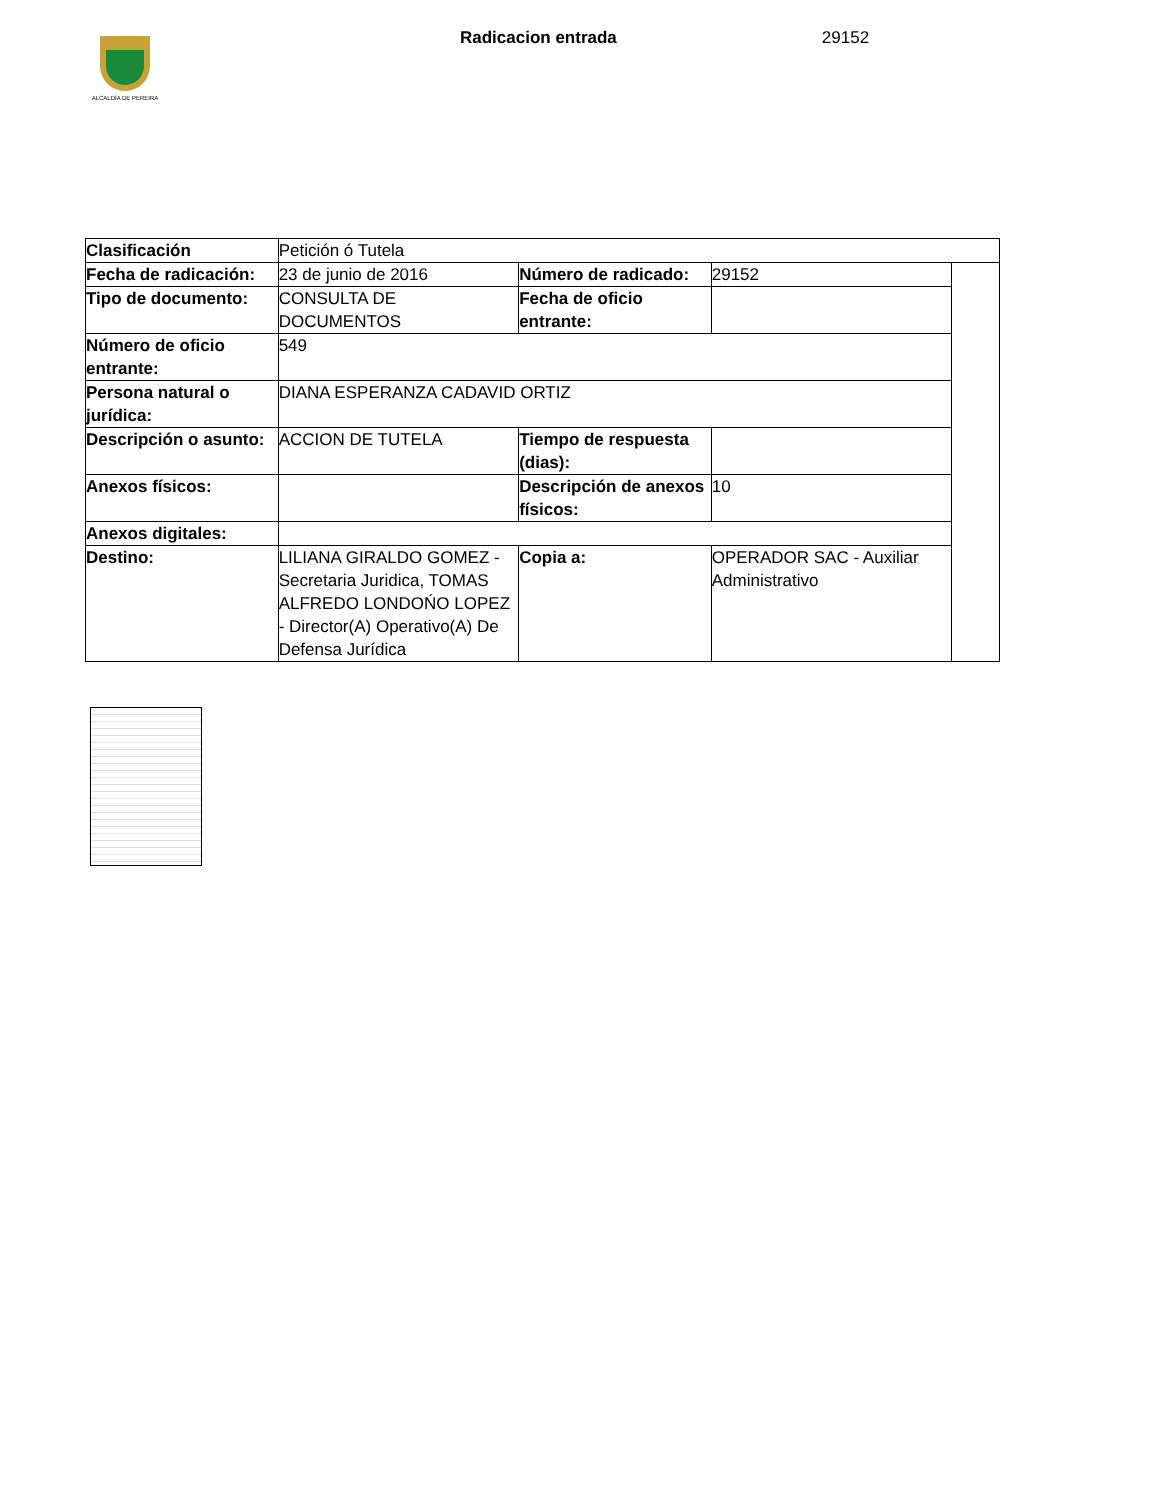ALCALDÍA DE PEREIRA
Radicacion entrada 29152
| Clasificación | Petición ó Tutela | | | |
| Fecha de radicación: | 23 de junio de 2016 | Número de radicado: | 29152 | |
| Tipo de documento: | CONSULTA DE DOCUMENTOS | Fecha de oficio entrante: | | |
| Número de oficio entrante: | 549 | | | |
| Persona natural o jurídica: | DIANA ESPERANZA CADAVID ORTIZ | | | |
| Descripción o asunto: | ACCION DE TUTELA | Tiempo de respuesta (dias): | | |
| Anexos físicos: | | Descripción de anexos físicos: | 10 | |
| Anexos digitales: | | | | |
| Destino: | LILIANA GIRALDO GOMEZ - Secretaria Juridica, TOMAS ALFREDO LONDOŃO LOPEZ - Director(A) Operativo(A) De Defensa Jurídica | Copia a: | OPERADOR SAC - Auxiliar Administrativo | |